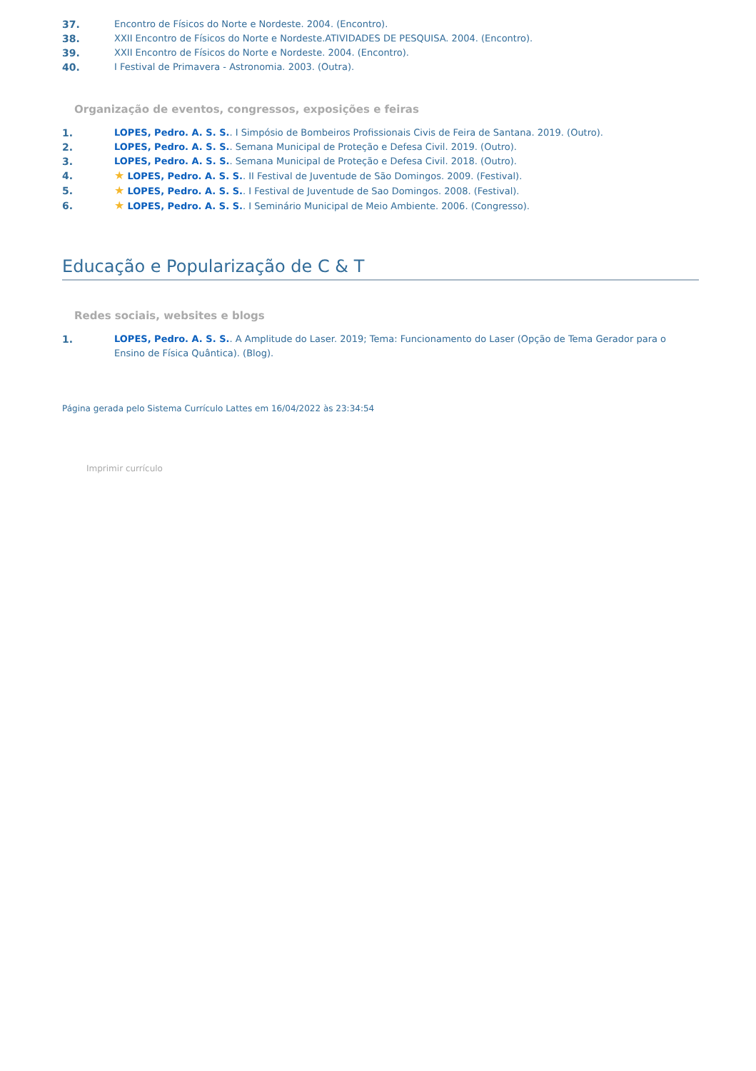37. Encontro de Físicos do Norte e Nordeste. 2004. (Encontro).
38. XXII Encontro de Físicos do Norte e Nordeste.ATIVIDADES DE PESQUISA. 2004. (Encontro).
39. XXII Encontro de Físicos do Norte e Nordeste. 2004. (Encontro).
40. I Festival de Primavera - Astronomia. 2003. (Outra).
Organização de eventos, congressos, exposições e feiras
1. LOPES, Pedro. A. S. S.. I Simpósio de Bombeiros Profissionais Civis de Feira de Santana. 2019. (Outro).
2. LOPES, Pedro. A. S. S.. Semana Municipal de Proteção e Defesa Civil. 2019. (Outro).
3. LOPES, Pedro. A. S. S.. Semana Municipal de Proteção e Defesa Civil. 2018. (Outro).
4. ★ LOPES, Pedro. A. S. S.. II Festival de Juventude de São Domingos. 2009. (Festival).
5. ★ LOPES, Pedro. A. S. S.. I Festival de Juventude de Sao Domingos. 2008. (Festival).
6. ★ LOPES, Pedro. A. S. S.. I Seminário Municipal de Meio Ambiente. 2006. (Congresso).
Educação e Popularização de C & T
Redes sociais, websites e blogs
1. LOPES, Pedro. A. S. S.. A Amplitude do Laser. 2019; Tema: Funcionamento do Laser (Opção de Tema Gerador para o Ensino de Física Quântica). (Blog).
Página gerada pelo Sistema Currículo Lattes em 16/04/2022 às 23:34:54
Imprimir currículo